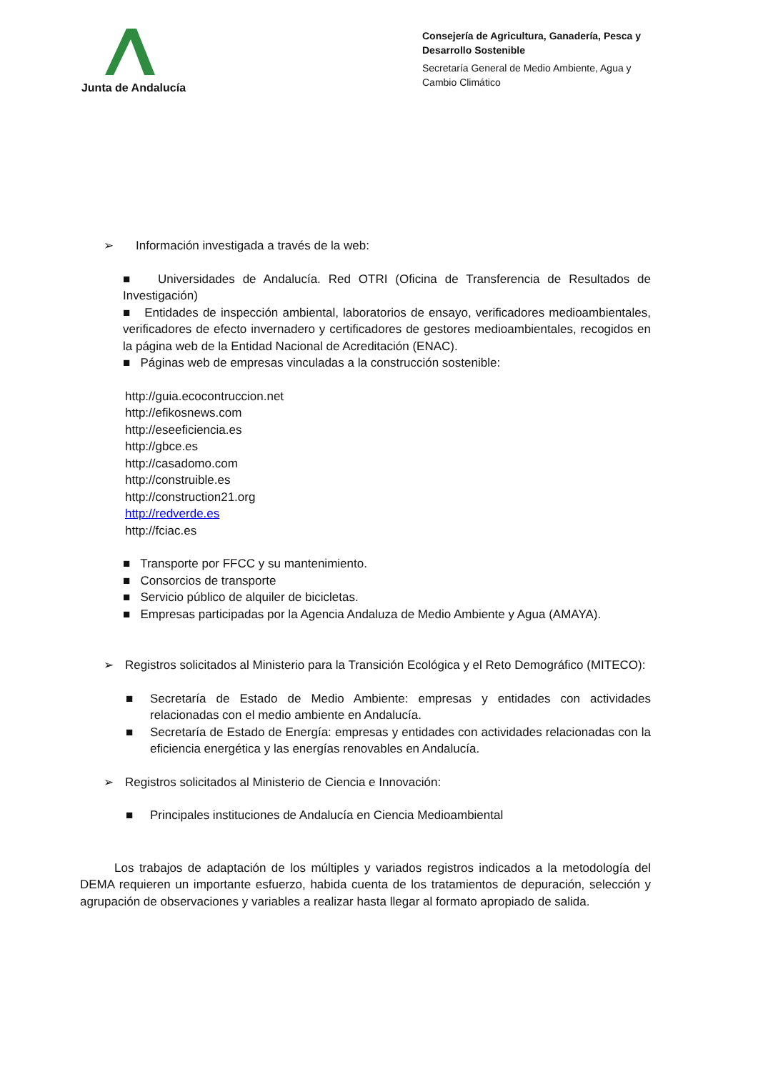Junta de Andalucía
Consejería de Agricultura, Ganadería, Pesca y Desarrollo Sostenible
Secretaría General de Medio Ambiente, Agua y Cambio Climático
➢ Información investigada a través de la web:
■ Universidades de Andalucía. Red OTRI (Oficina de Transferencia de Resultados de Investigación)
■ Entidades de inspección ambiental, laboratorios de ensayo, verificadores medioambientales, verificadores de efecto invernadero y certificadores de gestores medioambientales, recogidos en la página web de la Entidad Nacional de Acreditación (ENAC).
■ Páginas web de empresas vinculadas a la construcción sostenible:
http://guia.ecocontruccion.net
http://efikosnews.com
http://eseeficiencia.es
http://gbce.es
http://casadomo.com
http://construible.es
http://construction21.org
http://redverde.es
http://fciac.es
■ Transporte por FFCC y su mantenimiento.
■ Consorcios de transporte
■ Servicio público de alquiler de bicicletas.
■ Empresas participadas por la Agencia Andaluza de Medio Ambiente y Agua (AMAYA).
➢ Registros solicitados al Ministerio para la Transición Ecológica y el Reto Demográfico (MITECO):
■ Secretaría de Estado de Medio Ambiente: empresas y entidades con actividades relacionadas con el medio ambiente en Andalucía.
■ Secretaría de Estado de Energía: empresas y entidades con actividades relacionadas con la eficiencia energética y las energías renovables en Andalucía.
➢ Registros solicitados al Ministerio de Ciencia e Innovación:
■ Principales instituciones de Andalucía en Ciencia Medioambiental
Los trabajos de adaptación de los múltiples y variados registros indicados a la metodología del DEMA requieren un importante esfuerzo, habida cuenta de los tratamientos de depuración, selección y agrupación de observaciones y variables a realizar hasta llegar al formato apropiado de salida.